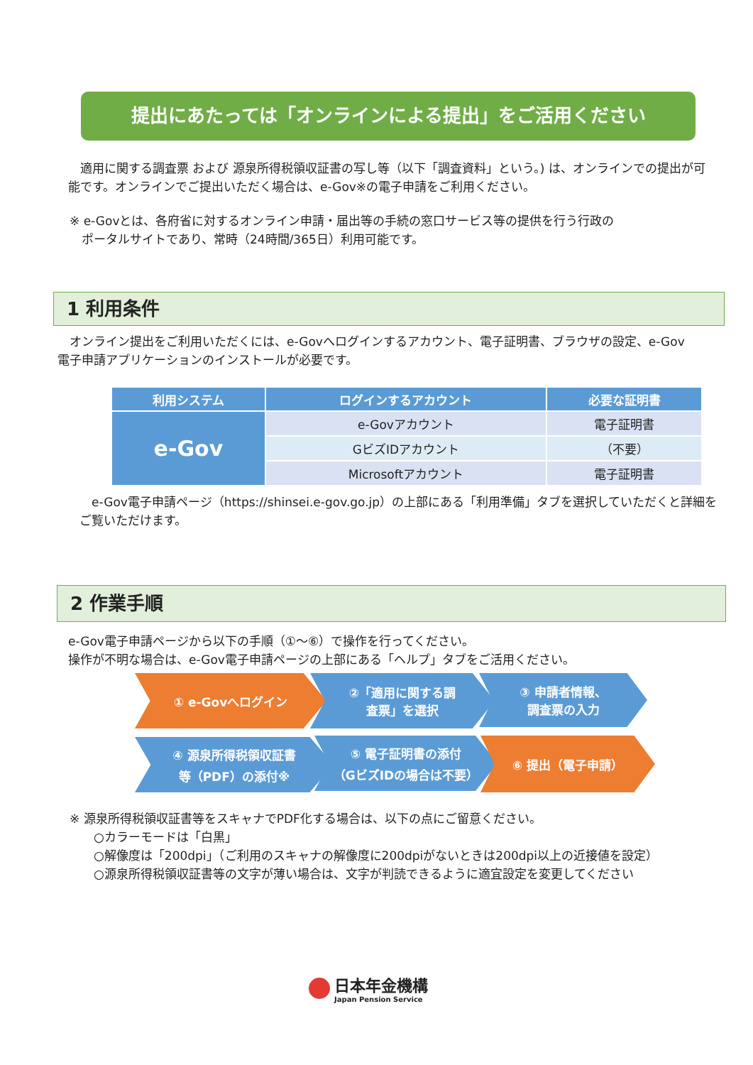提出にあたっては「オンラインによる提出」をご活用ください
　適用に関する調査票 および 源泉所得税領収証書の写し等（以下「調査資料」という。) は、オンラインでの提出が可能です。オンラインでご提出いただく場合は、e-Gov※の電子申請をご利用ください。
※ e-Govとは、各府省に対するオンライン申請・届出等の手続の窓口サービス等の提供を行う行政の
　ポータルサイトであり、常時（24時間/365日）利用可能です。
1 利用条件
　オンライン提出をご利用いただくには、e-Govへログインするアカウント、電子証明書、ブラウザの設定、e-Gov電子申請アプリケーションのインストールが必要です。
| 利用システム | ログインするアカウント | 必要な証明書 |
| --- | --- | --- |
| e-Gov | e-Govアカウント | 電子証明書 |
| | GビズIDアカウント | （不要） |
| | Microsoftアカウント | 電子証明書 |
　e-Gov電子申請ページ（https://shinsei.e-gov.go.jp）の上部にある「利用準備」タブを選択していただくと詳細をご覧いただけます。
2 作業手順
e-Gov電子申請ページから以下の手順（①～⑥）で操作を行ってください。
操作が不明な場合は、e-Gov電子申請ページの上部にある「ヘルプ」タブをご活用ください。
① e-Govへログイン
②「適用に関する調
査票」を選択
③ 申請者情報、
調査票の入力
④ 源泉所得税領収証書
等（PDF）の添付※
⑤ 電子証明書の添付
（GビズIDの場合は不要）
⑥ 提出（電子申請）
※ 源泉所得税領収証書等をスキャナでPDF化する場合は、以下の点にご留意ください。
　　○カラーモードは「白黒」
　　○解像度は「200dpi」（ご利用のスキャナの解像度に200dpiがないときは200dpi以上の近接値を設定）
　　○源泉所得税領収証書等の文字が薄い場合は、文字が判読できるように適宜設定を変更してください
日本年金機構
Japan Pension Service